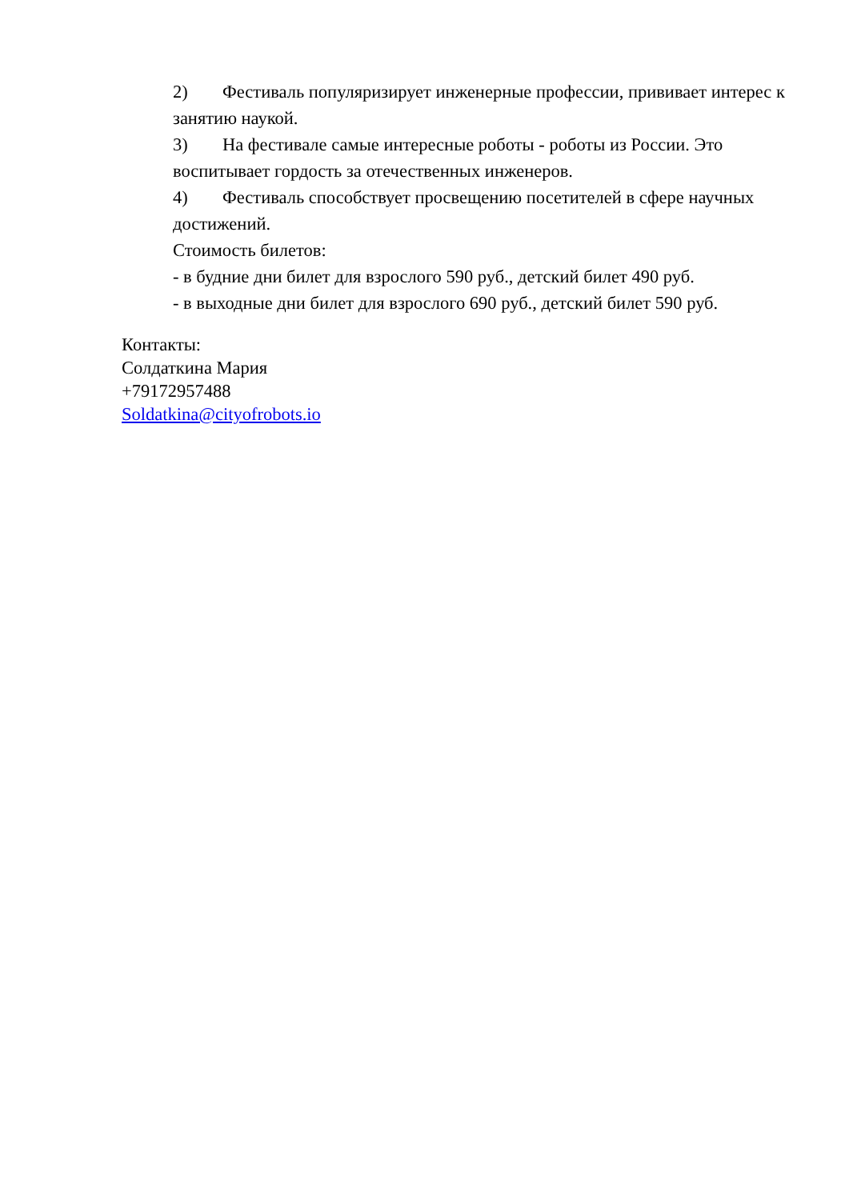2) Фестиваль популяризирует инженерные профессии, прививает интерес к занятию наукой.
3) На фестивале самые интересные роботы - роботы из России. Это воспитывает гордость за отечественных инженеров.
4) Фестиваль способствует просвещению посетителей в сфере научных достижений.
Стоимость билетов:
- в будние дни билет для взрослого 590 руб., детский билет 490 руб.
- в выходные дни билет для взрослого 690 руб., детский билет 590 руб.
Контакты:
Солдаткина Мария
+79172957488
Soldatkina@cityofrobots.io